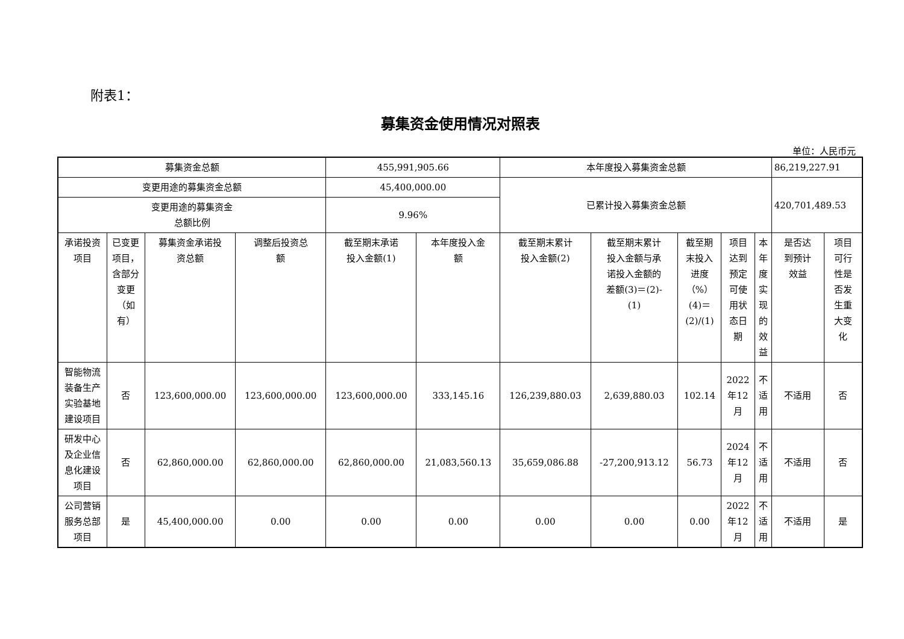附表1：
募集资金使用情况对照表
单位：人民币元
| 募集资金总额 | | | | 455,991,905.66 | | 本年度投入募集资金总额 | | | | | 86,219,227.91 | |
| 变更用途的募集资金总额 | | | | 45,400,000.00 | | 已累计投入募集资金总额 | | | | | 420,701,489.53 | |
| 变更用途的募集资金 总额比例 | | | | 9.96% | | | | | | | | |
| 承诺投资 项目 | 已变更 项目， 含部分 变更 （如 有） | 募集资金承诺投 资总额 | 调整后投资总 额 | 截至期末承诺 投入金额(1) | 本年度投入金 额 | 截至期末累计 投入金额(2) | 截至期末累计 投入金额与承 诺投入金额的 差额(3)＝(2)- (1) | 截至期 末投入 进度 （%） (4)＝ (2)/(1) | 项目 达到 预定 可使 用状 态日 期 | 本 年 度 实 现 的 效 益 | 是否达 到预计 效益 | 项目 可行 性是 否发 生重 大变 化 |
| 智能物流 装备生产 实验基地 建设项目 | 否 | 123,600,000.00 | 123,600,000.00 | 123,600,000.00 | 333,145.16 | 126,239,880.03 | 2,639,880.03 | 102.14 | 2022 年12 月 | 不 适 用 | 不适用 | 否 |
| 研发中心 及企业信 息化建设 项目 | 否 | 62,860,000.00 | 62,860,000.00 | 62,860,000.00 | 21,083,560.13 | 35,659,086.88 | -27,200,913.12 | 56.73 | 2024 年12 月 | 不 适 用 | 不适用 | 否 |
| 公司营销 服务总部 项目 | 是 | 45,400,000.00 | 0.00 | 0.00 | 0.00 | 0.00 | 0.00 | 0.00 | 2022 年12 月 | 不 适 用 | 不适用 | 是 |